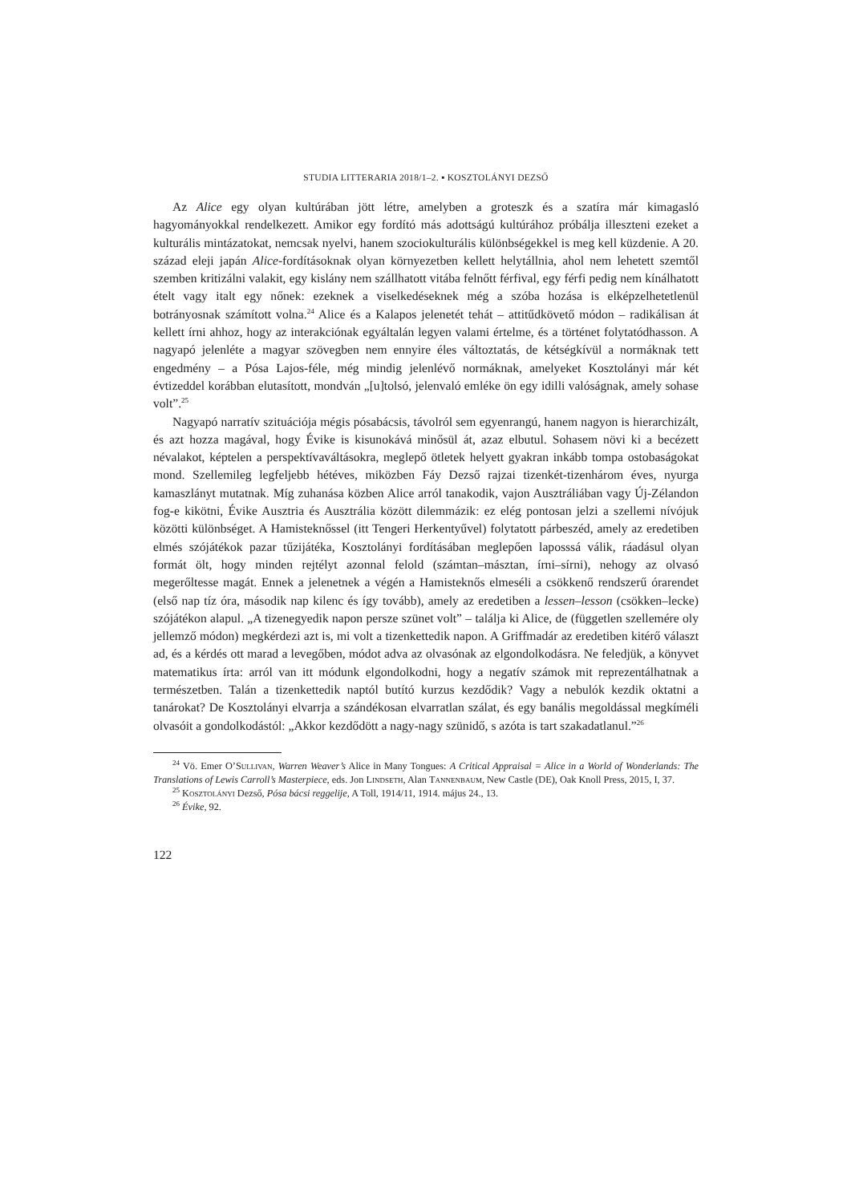STUDIA LITTERARIA 2018/1–2. ▪ KOSZTOLÁNYI DEZSŐ
Az Alice egy olyan kultúrában jött létre, amelyben a groteszk és a szatíra már kimagasló hagyományokkal rendelkezett. Amikor egy fordító más adottságú kultúrához próbálja illeszteni ezeket a kulturális mintázatokat, nemcsak nyelvi, hanem szociokulturális különbségekkel is meg kell küzdenie. A 20. század eleji japán Alice-fordításoknak olyan környezetben kellett helytállnia, ahol nem lehetett szemtől szemben kritizálni valakit, egy kislány nem szállhatott vitába felnőtt férfival, egy férfi pedig nem kínálhatott ételt vagy italt egy nőnek: ezeknek a viselkedéseknek még a szóba hozása is elképzelhetetlenül botrányosnak számított volna.<sup>24</sup> Alice és a Kalapos jelenetét tehát – attitűdkövető módon – radikálisan át kellett írni ahhoz, hogy az interakciónak egyáltalán legyen valami értelme, és a történet folytatódhasson. A nagyapó jelenléte a magyar szövegben nem ennyire éles változtatás, de kétségkívül a normáknak tett engedmény – a Pósa Lajos-féle, még mindig jelenlévő normáknak, amelyeket Kosztolányi már két évtizeddel korábban elutasított, mondván „[u]tolsó, jelenvaló emléke ön egy idilli valóságnak, amely sohase volt”.<sup>25</sup>
Nagyapó narratív szituációja mégis pósabácsis, távolról sem egyenrangú, hanem nagyon is hierarchizált, és azt hozza magával, hogy Évike is kisunokává minősül át, azaz elbutul. Sohasem növi ki a becézett névalakot, képtelen a perspektívaváltásokra, meglepő ötletek helyett gyakran inkább tompa ostobaságokat mond. Szellemileg legfeljebb hétéves, miközben Fáy Dezső rajzai tizenkét-tizenhárom éves, nyurga kamaszlányt mutatnak. Míg zuhanása közben Alice arról tanakodik, vajon Ausztráliában vagy Új-Zélandon fog-e kikötni, Évike Ausztria és Ausztrália között dilemmázik: ez elég pontosan jelzi a szellemi nívójuk közötti különbséget. A Hamisteknőssel (itt Tengeri Herkentyűvel) folytatott párbeszéd, amely az eredetiben elmés szójátékok pazar tűzijátéka, Kosztolányi fordításában meglepően laposssá válik, ráadásul olyan formát ölt, hogy minden rejtélyt azonnal felold (számtan–másztan, írni–sírni), nehogy az olvasó megerőltesse magát. Ennek a jelenetnek a végén a Hamisteknős elmeséli a csökkenő rendszerű órarendet (első nap tíz óra, második nap kilenc és így tovább), amely az eredetiben a lessen–lesson (csökken–lecke) szójátékon alapul. „A tizenegyedik napon persze szünet volt” – találja ki Alice, de (független szellemére oly jellemző módon) megkérdezi azt is, mi volt a tizenkettedik napon. A Griffmadár az eredetiben kitérő választ ad, és a kérdés ott marad a levegőben, módot adva az olvasónak az elgondolkodásra. Ne feledjük, a könyvet matematikus írta: arról van itt módunk elgondolkodni, hogy a negatív számok mit reprezentálhatnak a természetben. Talán a tizenkettedik naptól butító kurzus kezdődik? Vagy a nebulók kezdik oktatni a tanárokat? De Kosztolányi elvarrja a szándékosan elvarratlan szálat, és egy banális megoldással megkíméli olvasóit a gondolkodástól: „Akkor kezdődött a nagy-nagy szünidő, s azóta is tart szakadatlanul.”<sup>26</sup>
<sup>24</sup> Vö. Emer O’Sullivan, Warren Weaver’s Alice in Many Tongues: A Critical Appraisal = Alice in a World of Wonderlands: The Translations of Lewis Carroll’s Masterpiece, eds. Jon Lindseth, Alan Tannenbaum, New Castle (DE), Oak Knoll Press, 2015, I, 37.
<sup>25</sup> Kosztolányi Dezső, Pósa bácsi reggelije, A Toll, 1914/11, 1914. május 24., 13.
<sup>26</sup> Évike, 92.
122